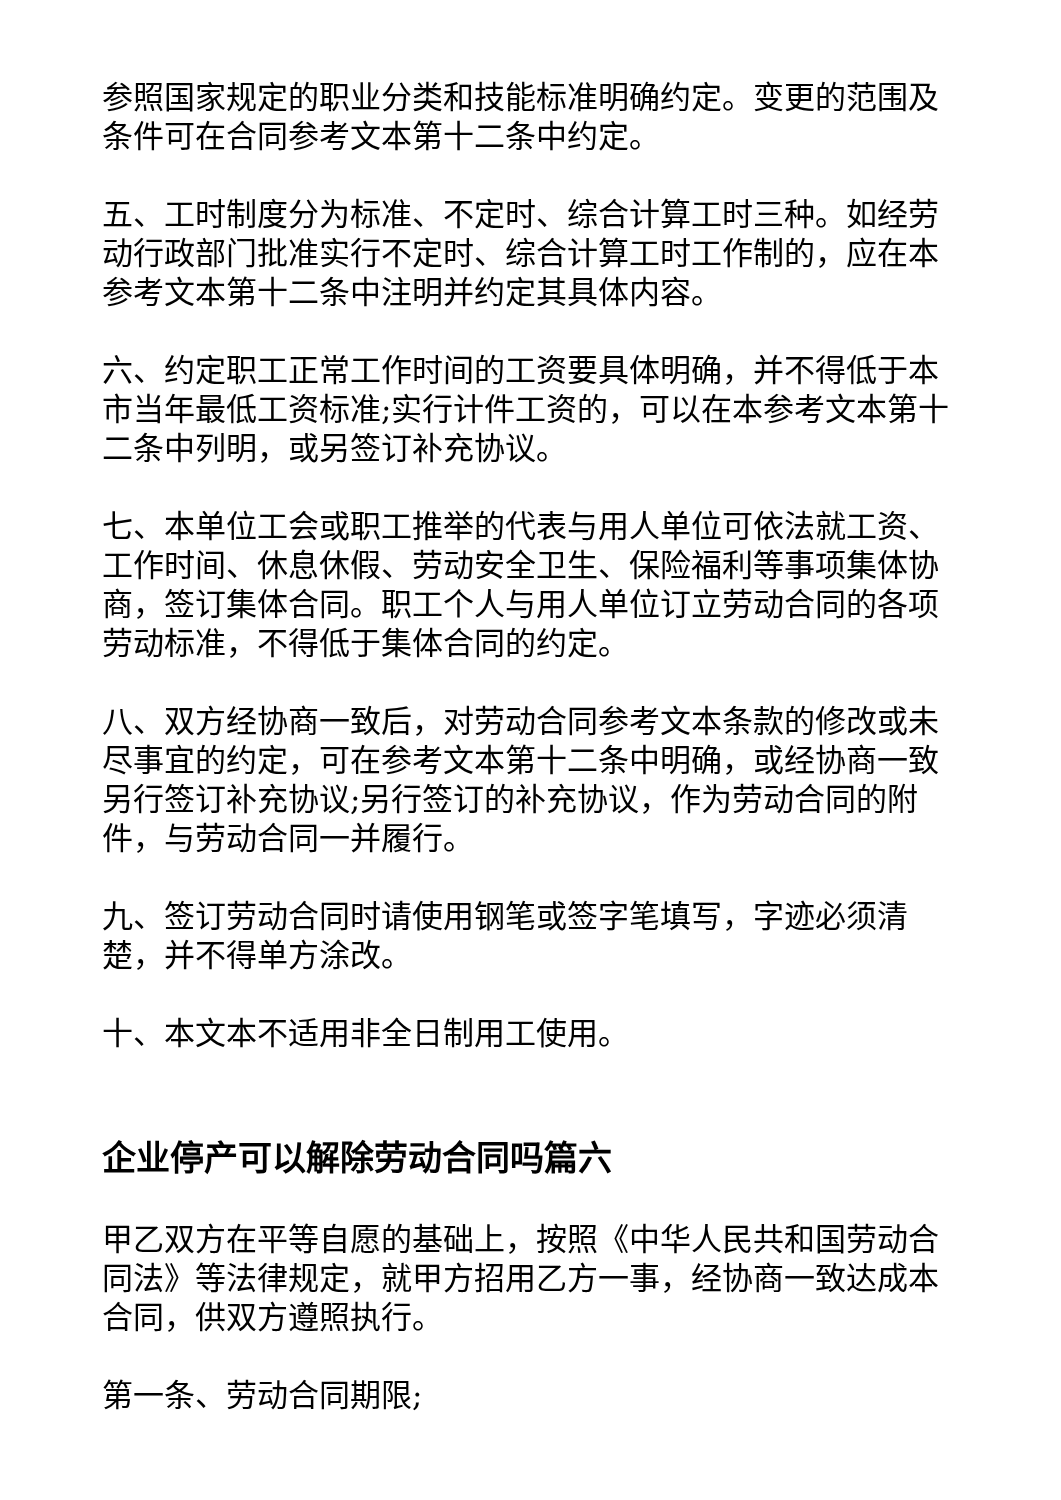参照国家规定的职业分类和技能标准明确约定。变更的范围及条件可在合同参考文本第十二条中约定。
五、工时制度分为标准、不定时、综合计算工时三种。如经劳动行政部门批准实行不定时、综合计算工时工作制的，应在本参考文本第十二条中注明并约定其具体内容。
六、约定职工正常工作时间的工资要具体明确，并不得低于本市当年最低工资标准;实行计件工资的，可以在本参考文本第十二条中列明，或另签订补充协议。
七、本单位工会或职工推举的代表与用人单位可依法就工资、工作时间、休息休假、劳动安全卫生、保险福利等事项集体协商，签订集体合同。职工个人与用人单位订立劳动合同的各项劳动标准，不得低于集体合同的约定。
八、双方经协商一致后，对劳动合同参考文本条款的修改或未尽事宜的约定，可在参考文本第十二条中明确，或经协商一致另行签订补充协议;另行签订的补充协议，作为劳动合同的附件，与劳动合同一并履行。
九、签订劳动合同时请使用钢笔或签字笔填写，字迹必须清楚，并不得单方涂改。
十、本文本不适用非全日制用工使用。
企业停产可以解除劳动合同吗篇六
甲乙双方在平等自愿的基础上，按照《中华人民共和国劳动合同法》等法律规定，就甲方招用乙方一事，经协商一致达成本合同，供双方遵照执行。
第一条、劳动合同期限;